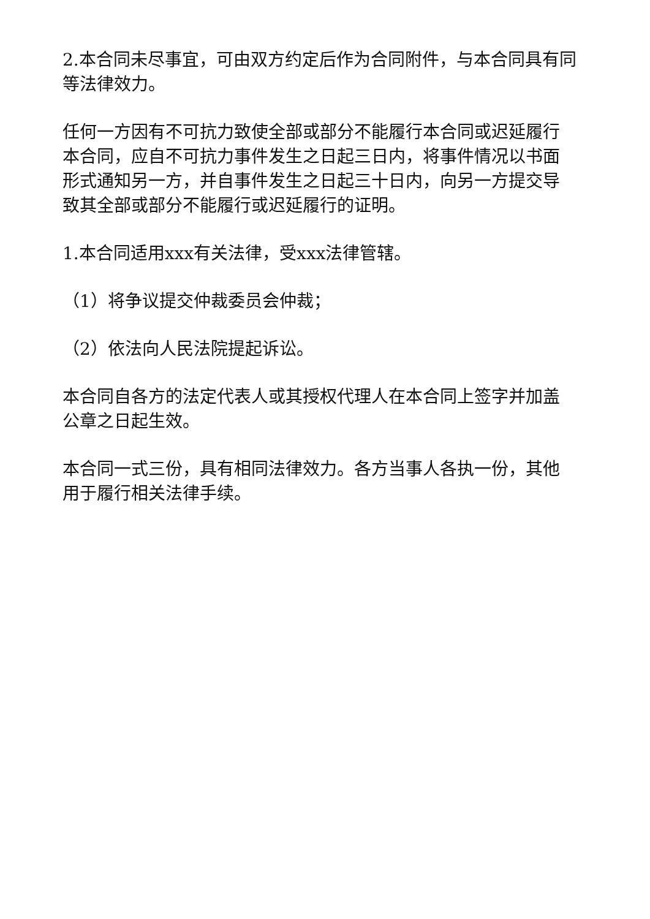2.本合同未尽事宜，可由双方约定后作为合同附件，与本合同具有同等法律效力。
任何一方因有不可抗力致使全部或部分不能履行本合同或迟延履行本合同，应自不可抗力事件发生之日起三日内，将事件情况以书面形式通知另一方，并自事件发生之日起三十日内，向另一方提交导致其全部或部分不能履行或迟延履行的证明。
1.本合同适用xxx有关法律，受xxx法律管辖。
（1）将争议提交仲裁委员会仲裁；
（2）依法向人民法院提起诉讼。
本合同自各方的法定代表人或其授权代理人在本合同上签字并加盖公章之日起生效。
本合同一式三份，具有相同法律效力。各方当事人各执一份，其他用于履行相关法律手续。